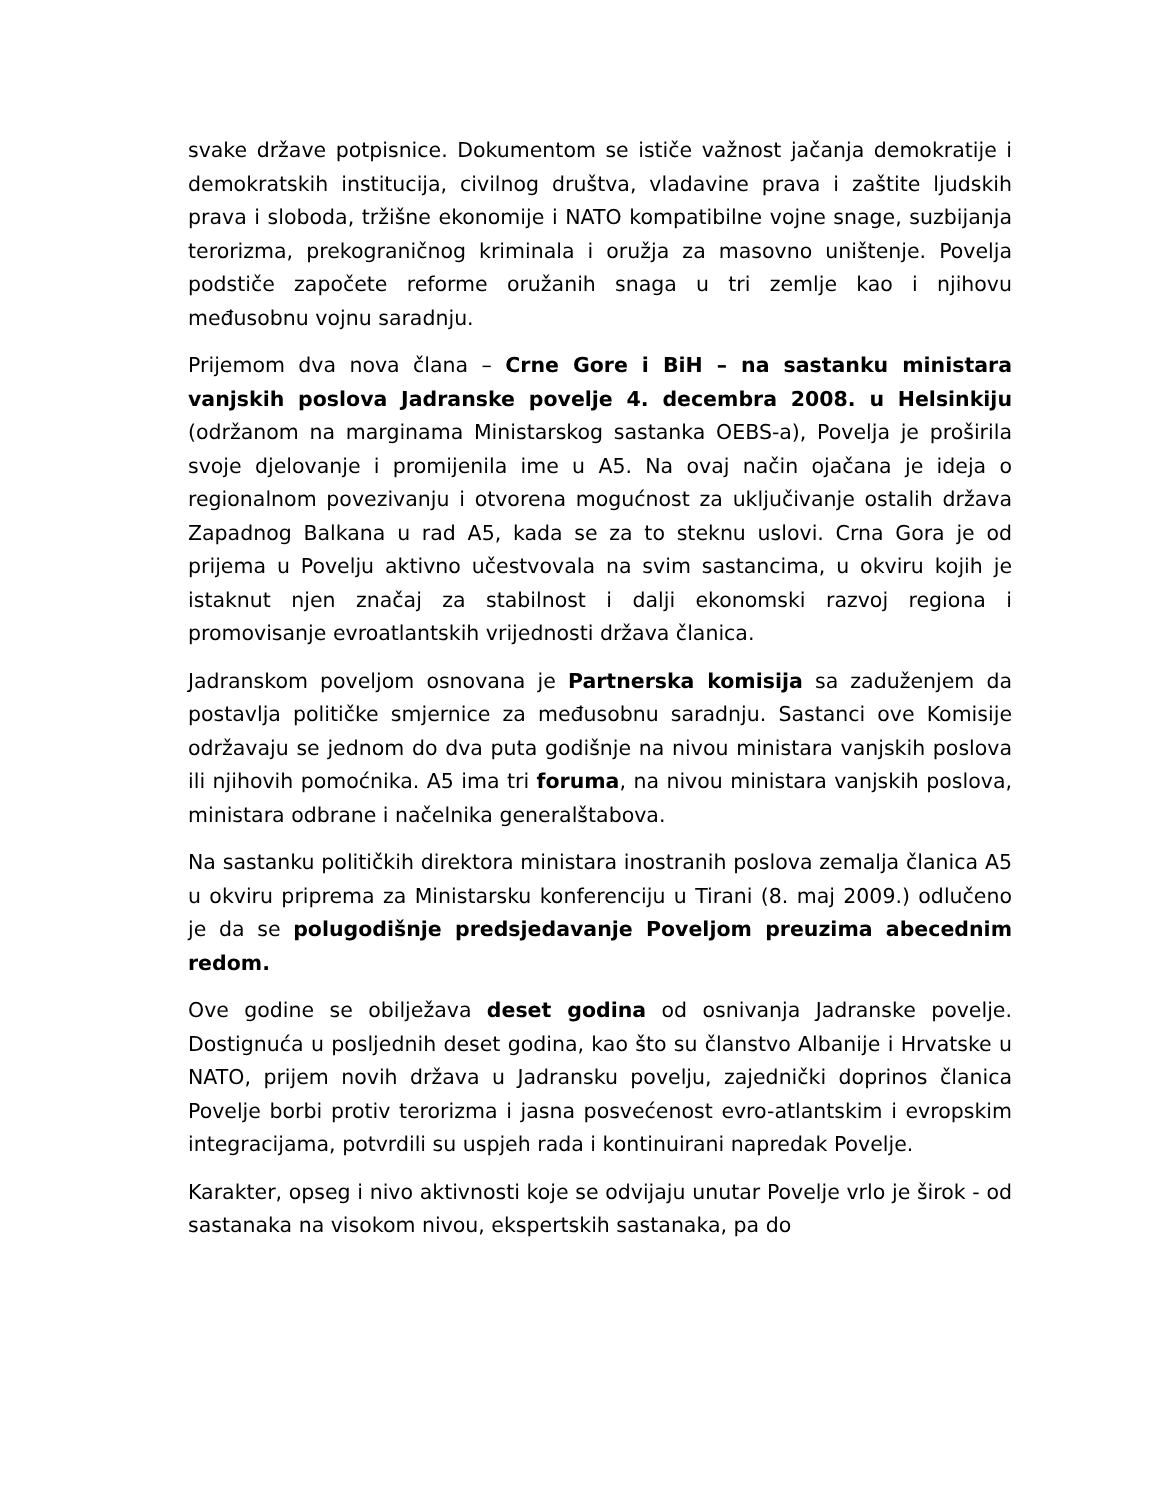svake države potpisnice. Dokumentom se ističe važnost jačanja demokratije i demokratskih institucija, civilnog društva, vladavine prava i zaštite ljudskih prava i sloboda, tržišne ekonomije i NATO kompatibilne vojne snage, suzbijanja terorizma, prekograničnog kriminala i oružja za masovno uništenje. Povelja podstiče započete reforme oružanih snaga u tri zemlje kao i njihovu međusobnu vojnu saradnju.
Prijemom dva nova člana – Crne Gore i BiH – na sastanku ministara vanjskih poslova Jadranske povelje 4. decembra 2008. u Helsinkiju (održanom na marginama Ministarskog sastanka OEBS-a), Povelja je proširila svoje djelovanje i promijenila ime u A5. Na ovaj način ojačana je ideja o regionalnom povezivanju i otvorena mogućnost za uključivanje ostalih država Zapadnog Balkana u rad A5, kada se za to steknu uslovi. Crna Gora je od prijema u Povelju aktivno učestvovala na svim sastancima, u okviru kojih je istaknut njen značaj za stabilnost i dalji ekonomski razvoj regiona i promovisanje evroatlantskih vrijednosti država članica.
Jadranskom poveljom osnovana je Partnerska komisija sa zaduženjem da postavlja političke smjernice za međusobnu saradnju. Sastanci ove Komisije održavaju se jednom do dva puta godišnje na nivou ministara vanjskih poslova ili njihovih pomoćnika. A5 ima tri foruma, na nivou ministara vanjskih poslova, ministara odbrane i načelnika generalštabova.
Na sastanku političkih direktora ministara inostranih poslova zemalja članica A5 u okviru priprema za Ministarsku konferenciju u Tirani (8. maj 2009.) odlučeno je da se polugodišnje predsjedavanje Poveljom preuzima abecednim redom.
Ove godine se obilježava deset godina od osnivanja Jadranske povelje. Dostignuća u posljednih deset godina, kao što su članstvo Albanije i Hrvatske u NATO, prijem novih država u Jadransku povelju, zajednički doprinos članica Povelje borbi protiv terorizma i jasna posvećenost evro-atlantskim i evropskim integracijama, potvrdili su uspjeh rada i kontinuirani napredak Povelje.
Karakter, opseg i nivo aktivnosti koje se odvijaju unutar Povelje vrlo je širok - od sastanaka na visokom nivou, ekspertskih sastanaka, pa do